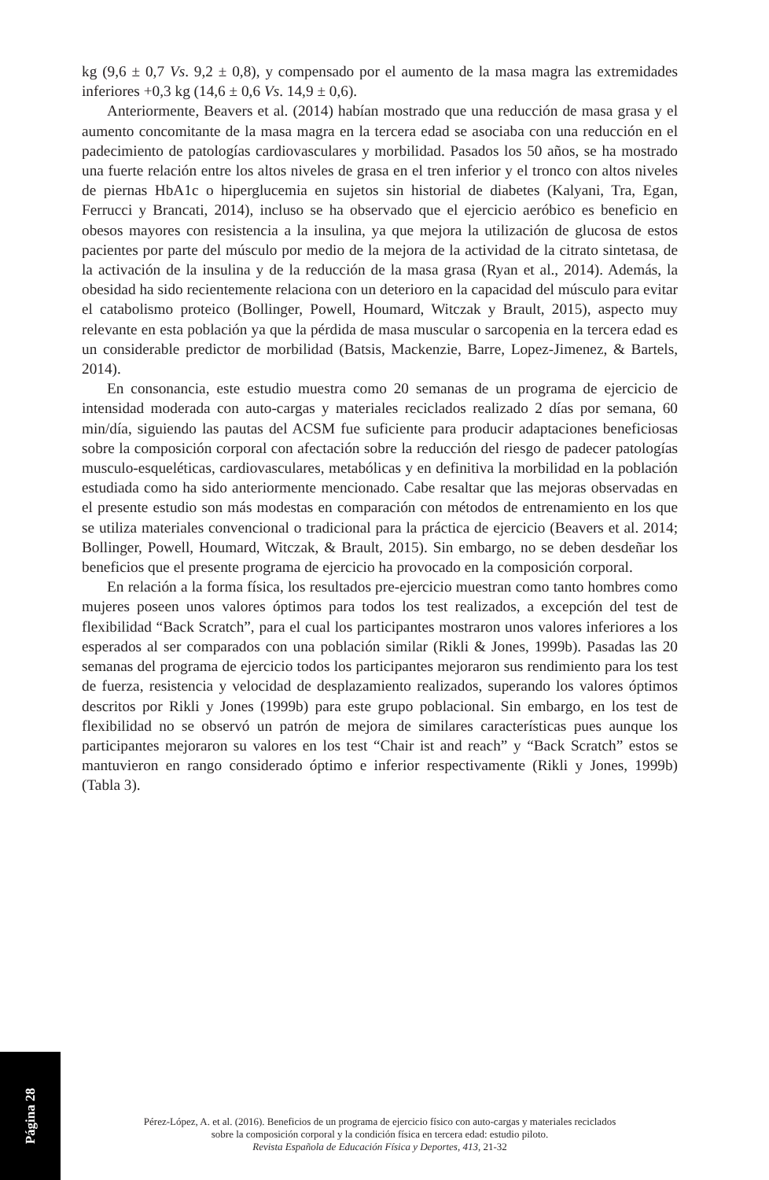kg (9,6 ± 0,7 Vs. 9,2 ± 0,8), y compensado por el aumento de la masa magra las extremidades inferiores +0,3 kg (14,6 ± 0,6 Vs. 14,9 ± 0,6).
Anteriormente, Beavers et al. (2014) habían mostrado que una reducción de masa grasa y el aumento concomitante de la masa magra en la tercera edad se asociaba con una reducción en el padecimiento de patologías cardiovasculares y morbilidad. Pasados los 50 años, se ha mostrado una fuerte relación entre los altos niveles de grasa en el tren inferior y el tronco con altos niveles de piernas HbA1c o hiperglucemia en sujetos sin historial de diabetes (Kalyani, Tra, Egan, Ferrucci y Brancati, 2014), incluso se ha observado que el ejercicio aeróbico es beneficio en obesos mayores con resistencia a la insulina, ya que mejora la utilización de glucosa de estos pacientes por parte del músculo por medio de la mejora de la actividad de la citrato sintetasa, de la activación de la insulina y de la reducción de la masa grasa (Ryan et al., 2014). Además, la obesidad ha sido recientemente relaciona con un deterioro en la capacidad del músculo para evitar el catabolismo proteico (Bollinger, Powell, Houmard, Witczak y Brault, 2015), aspecto muy relevante en esta población ya que la pérdida de masa muscular o sarcopenia en la tercera edad es un considerable predictor de morbilidad (Batsis, Mackenzie, Barre, Lopez-Jimenez, & Bartels, 2014).
En consonancia, este estudio muestra como 20 semanas de un programa de ejercicio de intensidad moderada con auto-cargas y materiales reciclados realizado 2 días por semana, 60 min/día, siguiendo las pautas del ACSM fue suficiente para producir adaptaciones beneficiosas sobre la composición corporal con afectación sobre la reducción del riesgo de padecer patologías musculo-esqueléticas, cardiovasculares, metabólicas y en definitiva la morbilidad en la población estudiada como ha sido anteriormente mencionado. Cabe resaltar que las mejoras observadas en el presente estudio son más modestas en comparación con métodos de entrenamiento en los que se utiliza materiales convencional o tradicional para la práctica de ejercicio (Beavers et al. 2014; Bollinger, Powell, Houmard, Witczak, & Brault, 2015). Sin embargo, no se deben desdeñar los beneficios que el presente programa de ejercicio ha provocado en la composición corporal.
En relación a la forma física, los resultados pre-ejercicio muestran como tanto hombres como mujeres poseen unos valores óptimos para todos los test realizados, a excepción del test de flexibilidad “Back Scratch”, para el cual los participantes mostraron unos valores inferiores a los esperados al ser comparados con una población similar (Rikli & Jones, 1999b). Pasadas las 20 semanas del programa de ejercicio todos los participantes mejoraron sus rendimiento para los test de fuerza, resistencia y velocidad de desplazamiento realizados, superando los valores óptimos descritos por Rikli y Jones (1999b) para este grupo poblacional. Sin embargo, en los test de flexibilidad no se observó un patrón de mejora de similares características pues aunque los participantes mejoraron su valores en los test “Chair ist and reach” y “Back Scratch” estos se mantuvieron en rango considerado óptimo e inferior respectivamente (Rikli y Jones, 1999b) (Tabla 3).
Página 28
Pérez-López, A. et al. (2016). Beneficios de un programa de ejercicio físico con auto-cargas y materiales reciclados
sobre la composición corporal y la condición física en tercera edad: estudio piloto.
Revista Española de Educación Física y Deportes, 413, 21-32